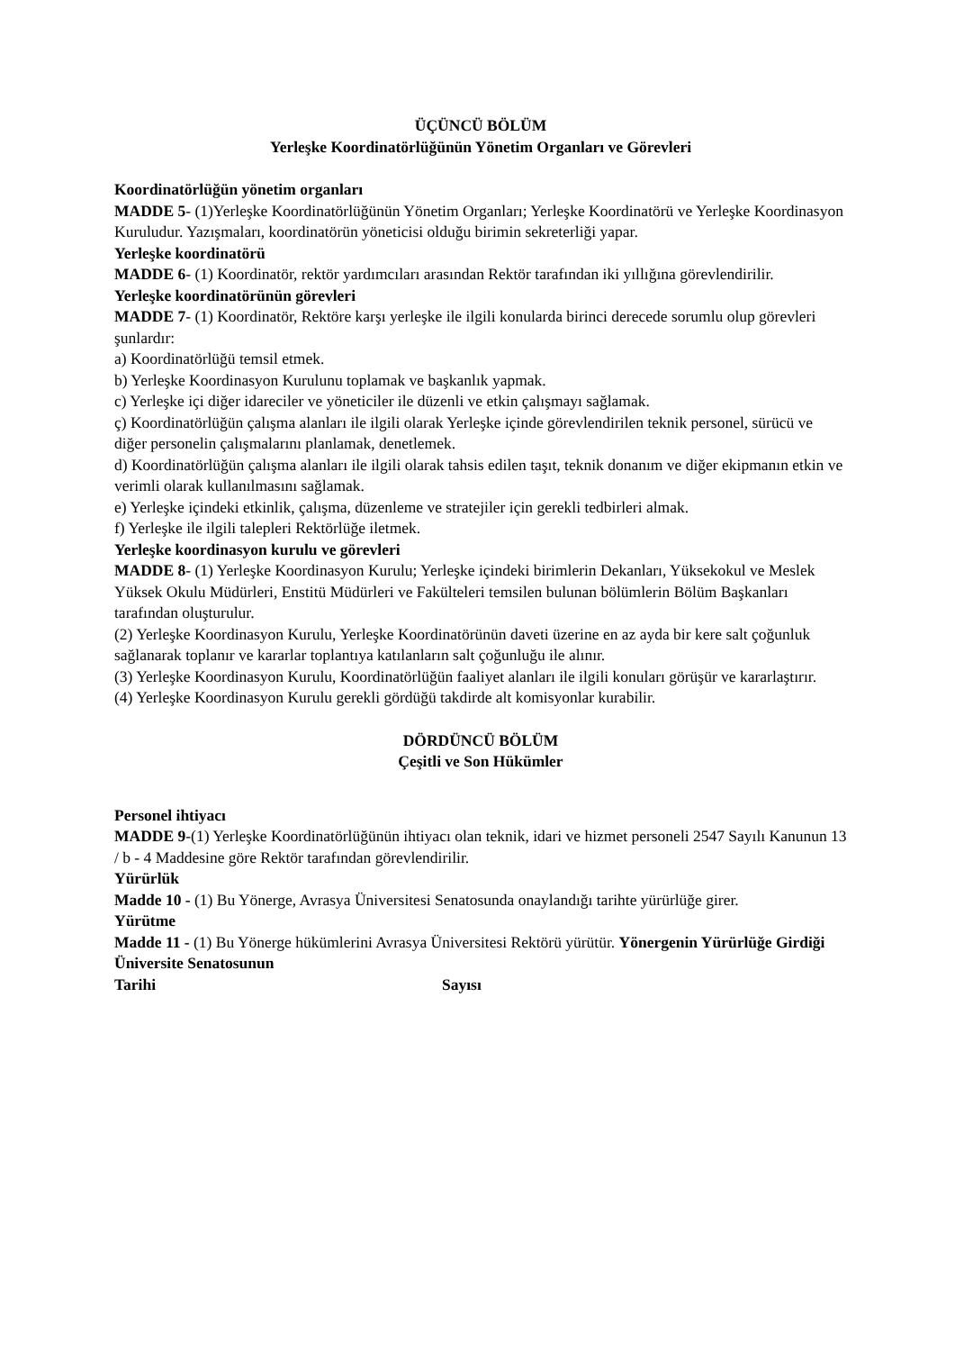ÜÇÜNCÜ BÖLÜM
Yerleşke Koordinatörlüğünün Yönetim Organları ve Görevleri
Koordinatörlüğün yönetim organları
MADDE 5- (1)Yerleşke Koordinatörlüğünün Yönetim Organları; Yerleşke Koordinatörü ve Yerleşke Koordinasyon Kuruludur. Yazışmaları, koordinatörün yöneticisi olduğu birimin sekreterliği yapar.
Yerleşke koordinatörü
MADDE 6- (1) Koordinatör, rektör yardımcıları arasından Rektör tarafından iki yıllığına görevlendirilir.
Yerleşke koordinatörünün görevleri
MADDE 7- (1) Koordinatör, Rektöre karşı yerleşke ile ilgili konularda birinci derecede sorumlu olup görevleri şunlardır:
a) Koordinatörlüğü temsil etmek.
b) Yerleşke Koordinasyon Kurulunu toplamak ve başkanlık yapmak.
c) Yerleşke içi diğer idareciler ve yöneticiler ile düzenli ve etkin çalışmayı sağlamak.
ç) Koordinatörlüğün çalışma alanları ile ilgili olarak Yerleşke içinde görevlendirilen teknik personel, sürücü ve diğer personelin çalışmalarını planlamak, denetlemek.
d) Koordinatörlüğün çalışma alanları ile ilgili olarak tahsis edilen taşıt, teknik donanım ve diğer ekipmanın etkin ve verimli olarak kullanılmasını sağlamak.
e) Yerleşke içindeki etkinlik, çalışma, düzenleme ve stratejiler için gerekli tedbirleri almak.
f) Yerleşke ile ilgili talepleri Rektörlüğe iletmek.
Yerleşke koordinasyon kurulu ve görevleri
MADDE 8- (1) Yerleşke Koordinasyon Kurulu; Yerleşke içindeki birimlerin Dekanları, Yüksekokul ve Meslek Yüksek Okulu Müdürleri, Enstitü Müdürleri ve Fakülteleri temsilen bulunan bölümlerin Bölüm Başkanları tarafından oluşturulur.
(2) Yerleşke Koordinasyon Kurulu, Yerleşke Koordinatörünün daveti üzerine en az ayda bir kere salt çoğunluk sağlanarak toplanır ve kararlar toplantıya katılanların salt çoğunluğu ile alınır.
(3) Yerleşke Koordinasyon Kurulu, Koordinatörlüğün faaliyet alanları ile ilgili konuları görüşür ve kararlaştırır.
(4) Yerleşke Koordinasyon Kurulu gerekli gördüğü takdirde alt komisyonlar kurabilir.
DÖRDÜNCÜ BÖLÜM
Çeşitli ve Son Hükümler
Personel ihtiyacı
MADDE 9-(1) Yerleşke Koordinatörlüğünün ihtiyacı olan teknik, idari ve hizmet personeli 2547 Sayılı Kanunun 13 / b - 4 Maddesine göre Rektör tarafından görevlendirilir.
Yürürlük
Madde 10 - (1) Bu Yönerge, Avrasya Üniversitesi Senatosunda onaylandığı tarihte yürürlüğe girer.
Yürütme
Madde 11 - (1) Bu Yönerge hükümlerini Avrasya Üniversitesi Rektörü yürütür. Yönergenin Yürürlüğe Girdiği Üniversite Senatosunun
Tarihi Sayısı